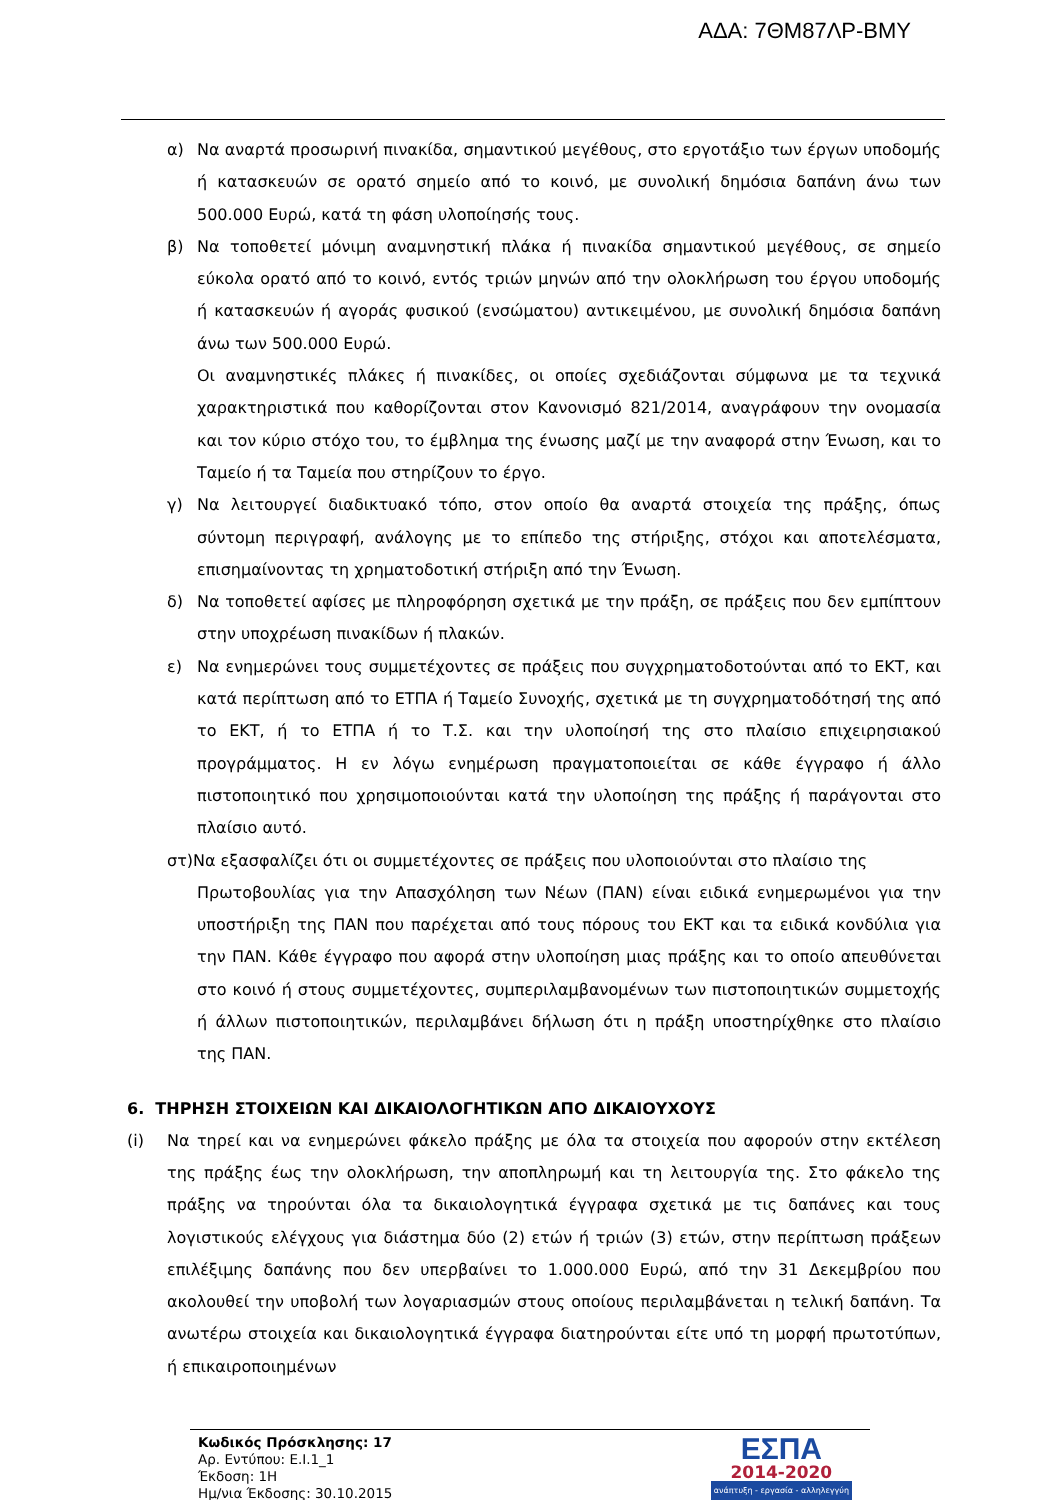ΑΔΑ: 7ΘΜ87ΛΡ-ΒΜΥ
α) Να αναρτά προσωρινή πινακίδα, σημαντικού μεγέθους, στο εργοτάξιο των έργων υποδομής ή κατασκευών σε ορατό σημείο από το κοινό, με συνολική δημόσια δαπάνη άνω των 500.000 Ευρώ, κατά τη φάση υλοποίησής τους.
β) Να τοποθετεί μόνιμη αναμνηστική πλάκα ή πινακίδα σημαντικού μεγέθους, σε σημείο εύκολα ορατό από το κοινό, εντός τριών μηνών από την ολοκλήρωση του έργου υποδομής ή κατασκευών ή αγοράς φυσικού (ενσώματου) αντικειμένου, με συνολική δημόσια δαπάνη άνω των 500.000 Ευρώ.
Οι αναμνηστικές πλάκες ή πινακίδες, οι οποίες σχεδιάζονται σύμφωνα με τα τεχνικά χαρακτηριστικά που καθορίζονται στον Κανονισμό 821/2014, αναγράφουν την ονομασία και τον κύριο στόχο του, το έμβλημα της ένωσης μαζί με την αναφορά στην Ένωση, και το Ταμείο ή τα Ταμεία που στηρίζουν το έργο.
γ) Να λειτουργεί διαδικτυακό τόπο, στον οποίο θα αναρτά στοιχεία της πράξης, όπως σύντομη περιγραφή, ανάλογης με το επίπεδο της στήριξης, στόχοι και αποτελέσματα, επισημαίνοντας τη χρηματοδοτική στήριξη από την Ένωση.
δ) Να τοποθετεί αφίσες με πληροφόρηση σχετικά με την πράξη, σε πράξεις που δεν εμπίπτουν στην υποχρέωση πινακίδων ή πλακών.
ε) Να ενημερώνει τους συμμετέχοντες σε πράξεις που συγχρηματοδοτούνται από το ΕΚΤ, και κατά περίπτωση από το ΕΤΠΑ ή Ταμείο Συνοχής, σχετικά με τη συγχρηματοδότησή της από το ΕΚΤ, ή το ΕΤΠΑ ή το Τ.Σ. και την υλοποίησή της στο πλαίσιο επιχειρησιακού προγράμματος. Η εν λόγω ενημέρωση πραγματοποιείται σε κάθε έγγραφο ή άλλο πιστοποιητικό που χρησιμοποιούνται κατά την υλοποίηση της πράξης ή παράγονται στο πλαίσιο αυτό.
στ)Να εξασφαλίζει ότι οι συμμετέχοντες σε πράξεις που υλοποιούνται στο πλαίσιο της
Πρωτοβουλίας για την Απασχόληση των Νέων (ΠΑΝ) είναι ειδικά ενημερωμένοι για την υποστήριξη της ΠΑΝ που παρέχεται από τους πόρους του ΕΚΤ και τα ειδικά κονδύλια για την ΠΑΝ. Κάθε έγγραφο που αφορά στην υλοποίηση μιας πράξης και το οποίο απευθύνεται στο κοινό ή στους συμμετέχοντες, συμπεριλαμβανομένων των πιστοποιητικών συμμετοχής ή άλλων πιστοποιητικών, περιλαμβάνει δήλωση ότι η πράξη υποστηρίχθηκε στο πλαίσιο της ΠΑΝ.
6. ΤΗΡΗΣΗ ΣΤΟΙΧΕΙΩΝ ΚΑΙ ΔΙΚΑΙΟΛΟΓΗΤΙΚΩΝ ΑΠΟ ΔΙΚΑΙΟΥΧΟΥΣ
(i) Να τηρεί και να ενημερώνει φάκελο πράξης με όλα τα στοιχεία που αφορούν στην εκτέλεση της πράξης έως την ολοκλήρωση, την αποπληρωμή και τη λειτουργία της. Στο φάκελο της πράξης να τηρούνται όλα τα δικαιολογητικά έγγραφα σχετικά με τις δαπάνες και τους λογιστικούς ελέγχους για διάστημα δύο (2) ετών ή τριών (3) ετών, στην περίπτωση πράξεων επιλέξιμης δαπάνης που δεν υπερβαίνει το 1.000.000 Ευρώ, από την 31 Δεκεμβρίου που ακολουθεί την υποβολή των λογαριασμών στους οποίους περιλαμβάνεται η τελική δαπάνη. Τα ανωτέρω στοιχεία και δικαιολογητικά έγγραφα διατηρούνται είτε υπό τη μορφή πρωτοτύπων, ή επικαιροποιημένων
Κωδικός Πρόσκλησης: 17
Αρ. Εντύπου: Ε.Ι.1_1
Έκδοση: 1Η
Ημ/νια Έκδοσης: 30.10.2015
ΕΣΠΑ
2014-2020
ανάπτυξη - εργασία - αλληλεγγύη